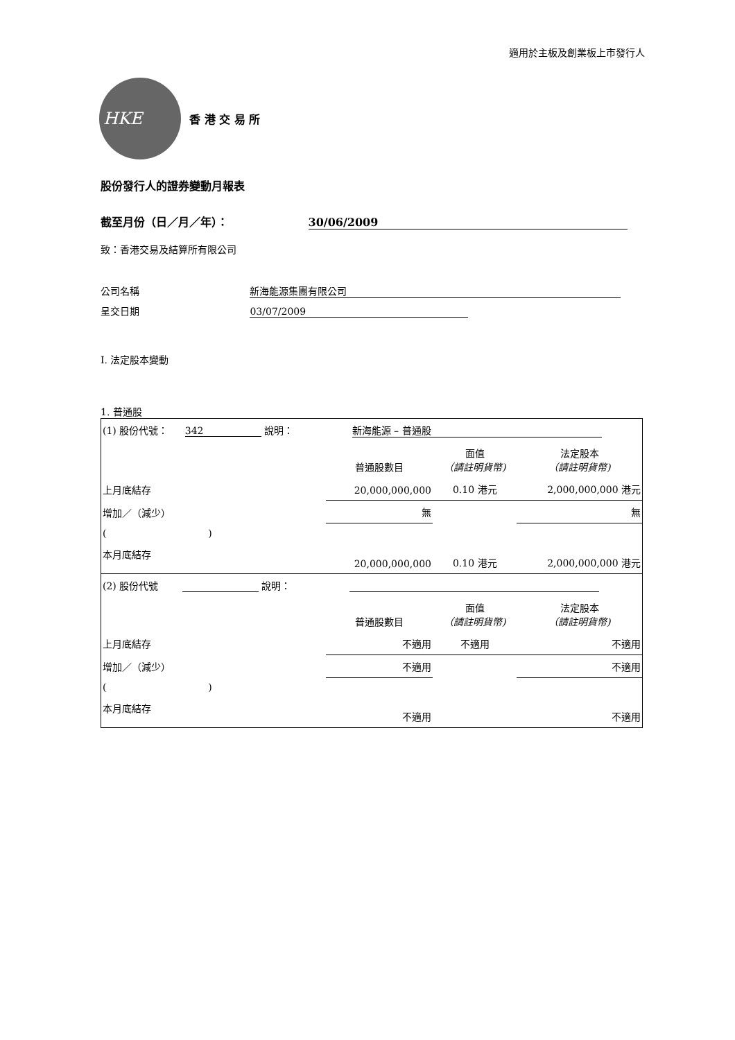適用於主板及創業板上市發行人
HKE
香 港 交 易 所
股份發行人的證券變動月報表
截至月份（日／月／年）： 30/06/2009
致：香港交易及結算所有限公司
公司名稱 新海能源集團有限公司
呈交日期 03/07/2009
I. 法定股本變動
1. 普通股
| (1) 股份代號： 342 說明： 新海能源 – 普通股 | | | |
| | 普通股數目 | 面值 （請註明貨幣) | 法定股本 （請註明貨幣) |
| 上月底結存 | 20,000,000,000 | 0.10 港元 | 2,000,000,000 港元 |
| 增加／（減少） | 無 | | 無 |
| ( ) | | | |
| 本月底結存 | 20,000,000,000 | 0.10 港元 | 2,000,000,000 港元 |
| (2) 股份代號 說明： | | | |
| | 普通股數目 | 面值 （請註明貨幣) | 法定股本 （請註明貨幣) |
| 上月底結存 | 不適用 | 不適用 | 不適用 |
| 增加／（減少） | 不適用 | | 不適用 |
| ( ) | | | |
| 本月底結存 | 不適用 | | 不適用 |